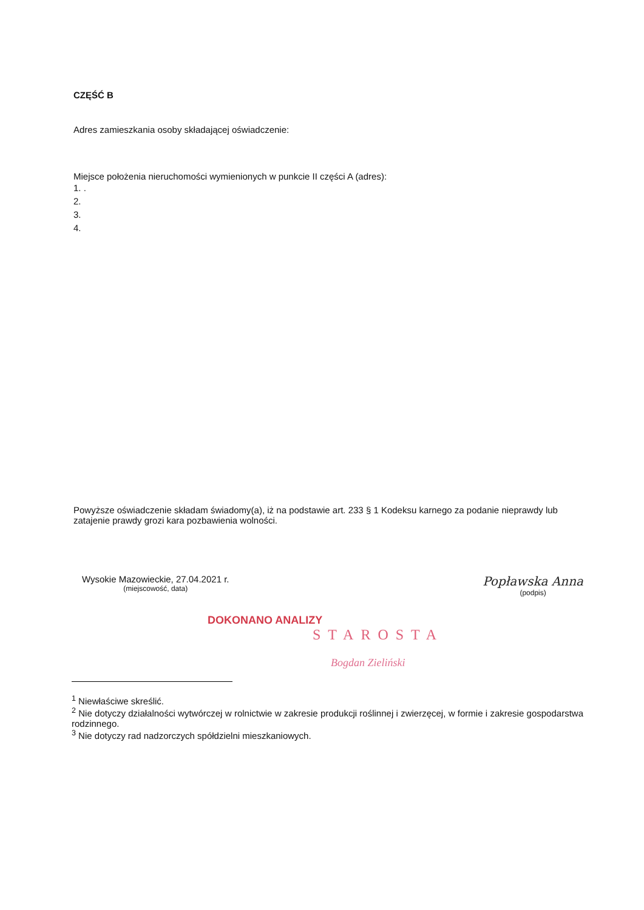CZĘŚĆ B
Adres zamieszkania osoby składającej oświadczenie:
Miejsce położenia nieruchomości wymienionych w punkcie II części A (adres):
1. .
2.
3.
4.
Powyższe oświadczenie składam świadomy(a), iż na podstawie art. 233 § 1 Kodeksu karnego za podanie nieprawdy lub zatajenie prawdy grozi kara pozbawienia wolności.
Wysokie Mazowieckie, 27.04.2021 r.
(miejscowość, data)
Popławska Anna
(podpis)
DOKONANO ANALIZY
STAROSTA
Bogdan Zieliński
<sup>1</sup> Niewłaściwe skreślić.
<sup>2</sup> Nie dotyczy działalności wytwórczej w rolnictwie w zakresie produkcji roślinnej i zwierzęcej, w formie i zakresie gospodarstwa rodzinnego.
<sup>3</sup> Nie dotyczy rad nadzorczych spółdzielni mieszkaniowych.